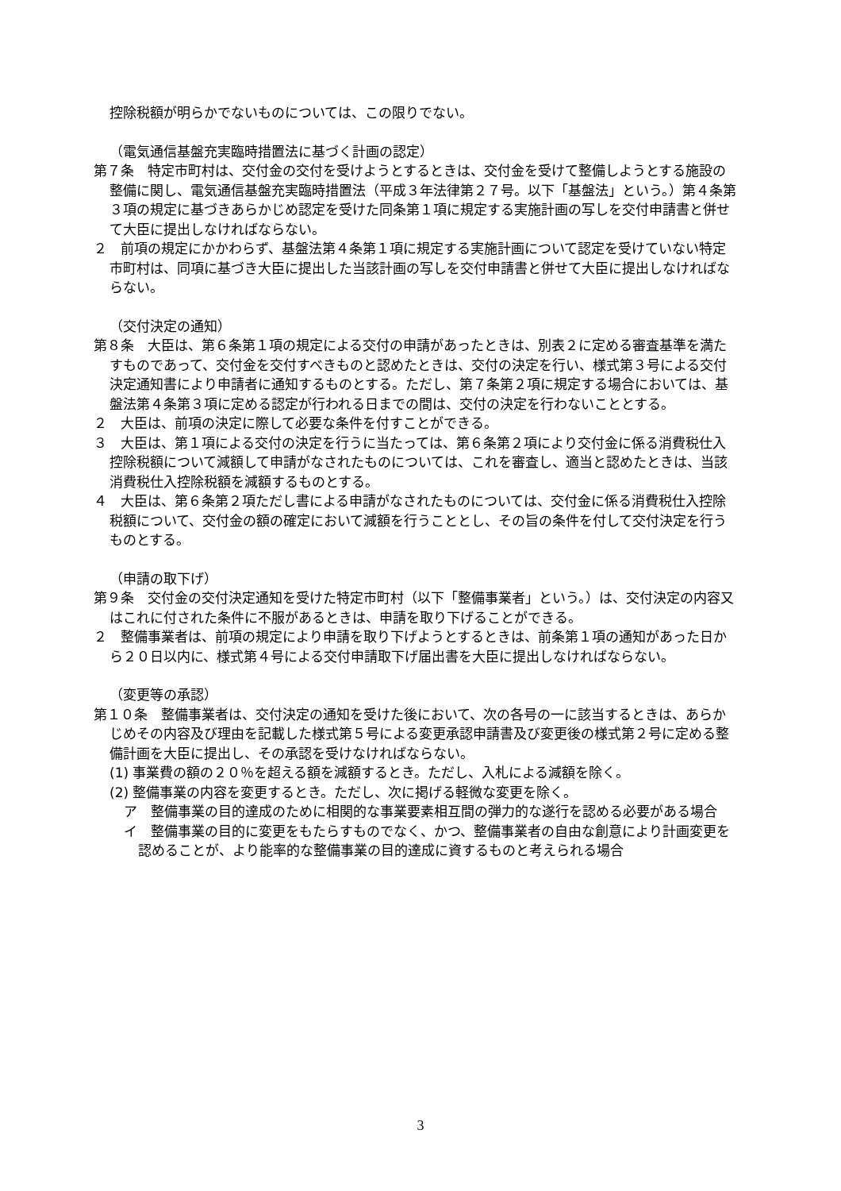控除税額が明らかでないものについては、この限りでない。
（電気通信基盤充実臨時措置法に基づく計画の認定）
第７条　特定市町村は、交付金の交付を受けようとするときは、交付金を受けて整備しようとする施設の整備に関し、電気通信基盤充実臨時措置法（平成３年法律第２７号。以下「基盤法」という。）第４条第３項の規定に基づきあらかじめ認定を受けた同条第１項に規定する実施計画の写しを交付申請書と併せて大臣に提出しなければならない。
２　前項の規定にかかわらず、基盤法第４条第１項に規定する実施計画について認定を受けていない特定市町村は、同項に基づき大臣に提出した当該計画の写しを交付申請書と併せて大臣に提出しなければならない。
（交付決定の通知）
第８条　大臣は、第６条第１項の規定による交付の申請があったときは、別表２に定める審査基準を満たすものであって、交付金を交付すべきものと認めたときは、交付の決定を行い、様式第３号による交付決定通知書により申請者に通知するものとする。ただし、第７条第２項に規定する場合においては、基盤法第４条第３項に定める認定が行われる日までの間は、交付の決定を行わないこととする。
２　大臣は、前項の決定に際して必要な条件を付すことができる。
３　大臣は、第１項による交付の決定を行うに当たっては、第６条第２項により交付金に係る消費税仕入控除税額について減額して申請がなされたものについては、これを審査し、適当と認めたときは、当該消費税仕入控除税額を減額するものとする。
４　大臣は、第６条第２項ただし書による申請がなされたものについては、交付金に係る消費税仕入控除税額について、交付金の額の確定において減額を行うこととし、その旨の条件を付して交付決定を行うものとする。
（申請の取下げ）
第９条　交付金の交付決定通知を受けた特定市町村（以下「整備事業者」という。）は、交付決定の内容又はこれに付された条件に不服があるときは、申請を取り下げることができる。
２　整備事業者は、前項の規定により申請を取り下げようとするときは、前条第１項の通知があった日から２０日以内に、様式第４号による交付申請取下げ届出書を大臣に提出しなければならない。
（変更等の承認）
第１０条　整備事業者は、交付決定の通知を受けた後において、次の各号の一に該当するときは、あらかじめその内容及び理由を記載した様式第５号による変更承認申請書及び変更後の様式第２号に定める整備計画を大臣に提出し、その承認を受けなければならない。
(1) 事業費の額の２０％を超える額を減額するとき。ただし、入札による減額を除く。
(2) 整備事業の内容を変更するとき。ただし、次に掲げる軽微な変更を除く。
ア　整備事業の目的達成のために相関的な事業要素相互間の弾力的な遂行を認める必要がある場合
イ　整備事業の目的に変更をもたらすものでなく、かつ、整備事業者の自由な創意により計画変更を認めることが、より能率的な整備事業の目的達成に資するものと考えられる場合
3